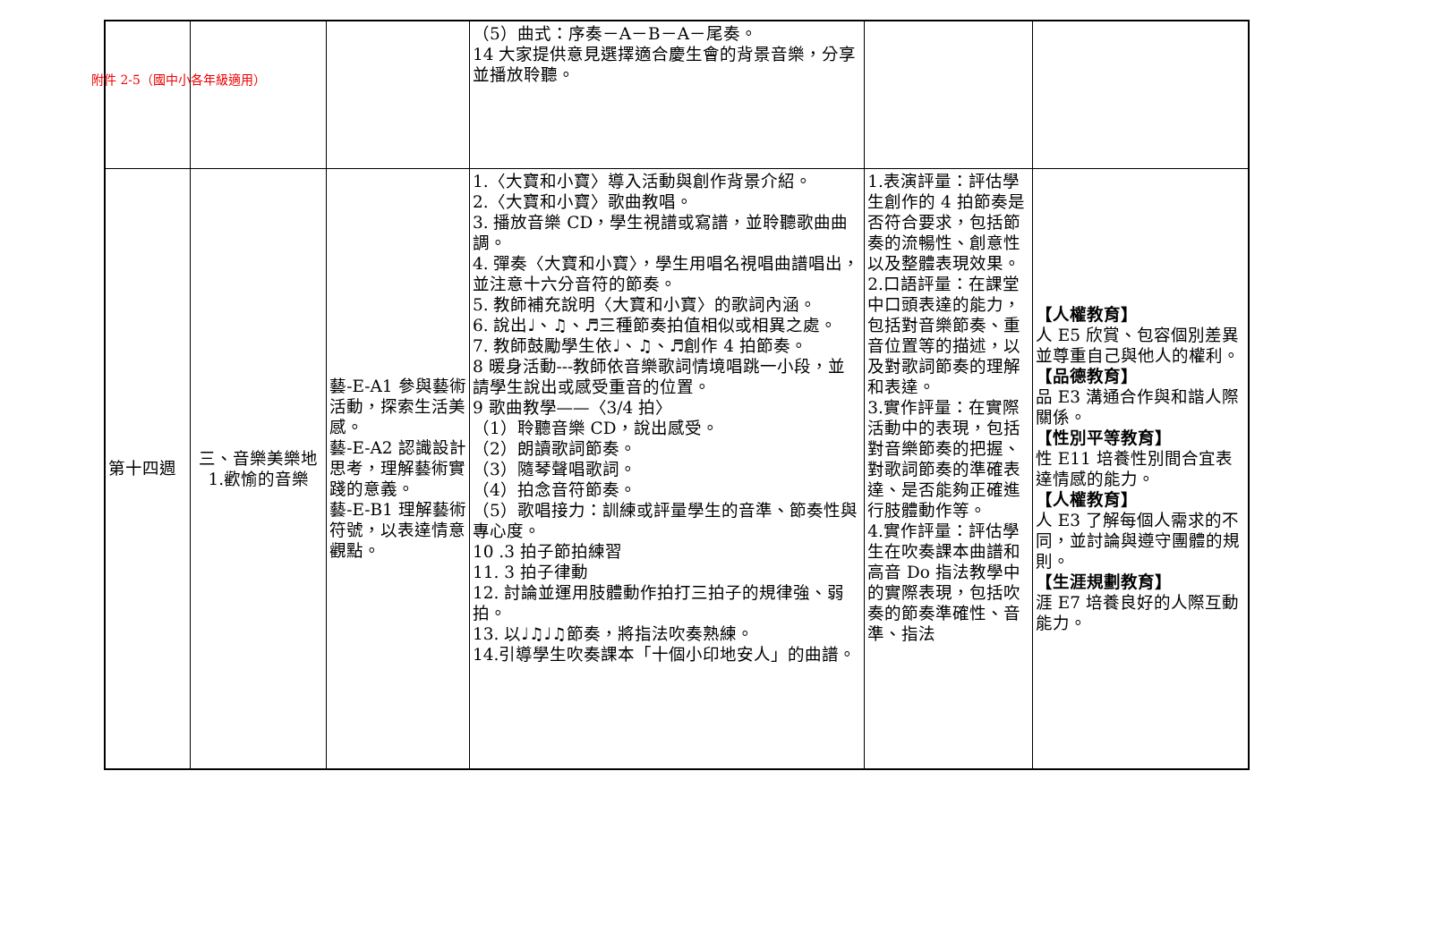附件 2-5（國中小各年級適用）
| | | | （5）曲式：序奏－A－B－A－尾奏。 14 大家提供意見選擇適合慶生會的背景音樂，分享並播放聆聽。 | | |
| 第十四週 | 三、音樂美樂地 1.歡愉的音樂 | 藝-E-A1 參與藝術活動，探索生活美感。 藝-E-A2 認識設計思考，理解藝術實踐的意義。 藝-E-B1 理解藝術符號，以表達情意觀點。 | 1.〈大寶和小寶〉導入活動與創作背景介紹。 2.〈大寶和小寶〉歌曲教唱。 3. 播放音樂 CD，學生視譜或寫譜，並聆聽歌曲曲調。 4. 彈奏〈大寶和小寶〉，學生用唱名視唱曲譜唱出，並注意十六分音符的節奏。 5. 教師補充說明〈大寶和小寶〉的歌詞內涵。 6. 說出♩、♫、♬三種節奏拍值相似或相異之處。 7. 教師鼓勵學生依♩、♫、♬創作 4 拍節奏。 8 暖身活動---教師依音樂歌詞情境唱跳一小段，並請學生說出或感受重音的位置。 9 歌曲教學——〈3/4 拍〉 （1）聆聽音樂 CD，說出感受。 （2）朗讀歌詞節奏。 （3）隨琴聲唱歌詞。 （4）拍念音符節奏。 （5）歌唱接力：訓練或評量學生的音準、節奏性與專心度。 10 .3 拍子節拍練習 11. 3 拍子律動 12. 討論並運用肢體動作拍打三拍子的規律強、弱拍。 13. 以♩♫♩♫節奏，將指法吹奏熟練。 14.引導學生吹奏課本「十個小印地安人」的曲譜。 | 1.表演評量：評估學生創作的 4 拍節奏是否符合要求，包括節奏的流暢性、創意性以及整體表現效果。 2.口語評量：在課堂中口頭表達的能力，包括對音樂節奏、重音位置等的描述，以及對歌詞節奏的理解和表達。 3.實作評量：在實際活動中的表現，包括對音樂節奏的把握、對歌詞節奏的準確表達、是否能夠正確進行肢體動作等。 4.實作評量：評估學生在吹奏課本曲譜和高音 Do 指法教學中的實際表現，包括吹奏的節奏準確性、音準、指法 | 【人權教育】 人 E5 欣賞、包容個別差異並尊重自己與他人的權利。 【品德教育】 品 E3 溝通合作與和諧人際關係。 【性別平等教育】 性 E11 培養性別間合宜表達情感的能力。 【人權教育】 人 E3 了解每個人需求的不同，並討論與遵守團體的規則。 【生涯規劃教育】 涯 E7 培養良好的人際互動能力。 |